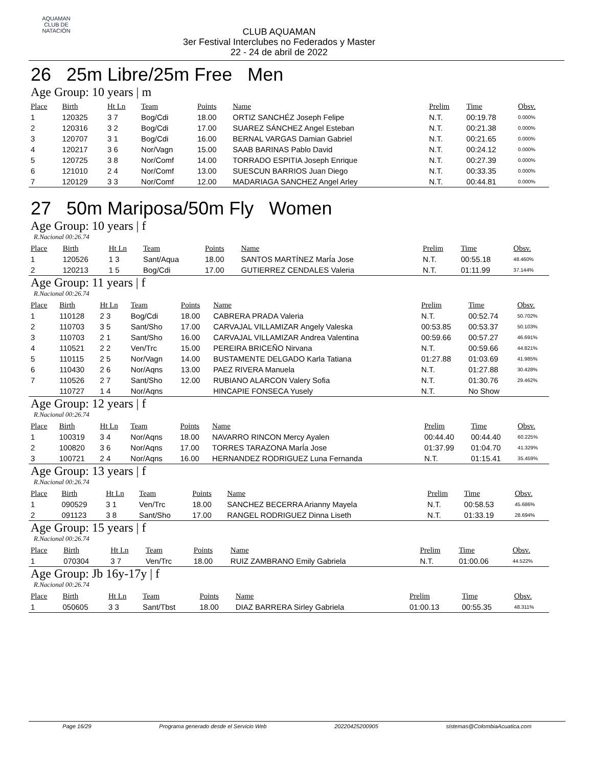AQUAMAN
CLUB DE NATACIÓN
CLUB AQUAMAN
3er Festival Interclubes no Federados y Master
22 - 24 de abril de 2022
26 25m Libre/25m Free Men
Age Group: 10 years | m
| Place | Birth | Ht Ln | Team | Points | Name | Prelim | Time | Obsv. |
| --- | --- | --- | --- | --- | --- | --- | --- | --- |
| 1 | 120325 | 3 7 | Bog/Cdi | 18.00 | ORTIZ SANCHÉZ Joseph Felipe | N.T. | 00:19.78 | 0.000% |
| 2 | 120316 | 3 2 | Bog/Cdi | 17.00 | SUAREZ SÁNCHEZ Angel Esteban | N.T. | 00:21.38 | 0.000% |
| 3 | 120707 | 3 1 | Bog/Cdi | 16.00 | BERNAL VARGAS Damian Gabriel | N.T. | 00:21.65 | 0.000% |
| 4 | 120217 | 3 6 | Nor/Vagn | 15.00 | SAAB BARINAS Pablo David | N.T. | 00:24.12 | 0.000% |
| 5 | 120725 | 3 8 | Nor/Comf | 14.00 | TORRADO ESPITIA Joseph Enrique | N.T. | 00:27.39 | 0.000% |
| 6 | 121010 | 2 4 | Nor/Comf | 13.00 | SUESCUN BARRIOS Juan Diego | N.T. | 00:33.35 | 0.000% |
| 7 | 120129 | 3 3 | Nor/Comf | 12.00 | MADARIAGA SANCHEZ Angel Arley | N.T. | 00:44.81 | 0.000% |
27 50m Mariposa/50m Fly Women
Age Group: 10 years | f
R.Nacional 00:26.74
| Place | Birth | Ht Ln | Team | Points | Name | Prelim | Time | Obsv. |
| --- | --- | --- | --- | --- | --- | --- | --- | --- |
| 1 | 120526 | 1 3 | Sant/Aqua | 18.00 | SANTOS MARTÍNEZ MarÍa Jose | N.T. | 00:55.18 | 48.460% |
| 2 | 120213 | 1 5 | Bog/Cdi | 17.00 | GUTIERREZ CENDALES Valeria | N.T. | 01:11.99 | 37.144% |
Age Group: 11 years | f
R.Nacional 00:26.74
| Place | Birth | Ht Ln | Team | Points | Name | Prelim | Time | Obsv. |
| --- | --- | --- | --- | --- | --- | --- | --- | --- |
| 1 | 110128 | 2 3 | Bog/Cdi | 18.00 | CABRERA PRADA Valeria | N.T. | 00:52.74 | 50.702% |
| 2 | 110703 | 3 5 | Sant/Sho | 17.00 | CARVAJAL VILLAMIZAR Angely Valeska | 00:53.85 | 00:53.37 | 50.103% |
| 3 | 110703 | 2 1 | Sant/Sho | 16.00 | CARVAJAL VILLAMIZAR Andrea Valentina | 00:59.66 | 00:57.27 | 46.691% |
| 4 | 110521 | 2 2 | Ven/Trc | 15.00 | PEREIRA BRICEÑO Nirvana | N.T. | 00:59.66 | 44.821% |
| 5 | 110115 | 2 5 | Nor/Vagn | 14.00 | BUSTAMENTE DELGADO Karla Tatiana | 01:27.88 | 01:03.69 | 41.985% |
| 6 | 110430 | 2 6 | Nor/Aqns | 13.00 | PAEZ RIVERA Manuela | N.T. | 01:27.88 | 30.428% |
| 7 | 110526 | 2 7 | Sant/Sho | 12.00 | RUBIANO ALARCON Valery Sofia | N.T. | 01:30.76 | 29.462% |
| | 110727 | 1 4 | Nor/Aqns | | HINCAPIE FONSECA Yusely | N.T. | No Show | |
Age Group: 12 years | f
R.Nacional 00:26.74
| Place | Birth | Ht Ln | Team | Points | Name | Prelim | Time | Obsv. |
| --- | --- | --- | --- | --- | --- | --- | --- | --- |
| 1 | 100319 | 3 4 | Nor/Aqns | 18.00 | NAVARRO RINCON Mercy Ayalen | 00:44.40 | 00:44.40 | 60.225% |
| 2 | 100820 | 3 6 | Nor/Aqns | 17.00 | TORRES TARAZONA MarÍa Jose | 01:37.99 | 01:04.70 | 41.329% |
| 3 | 100721 | 2 4 | Nor/Aqns | 16.00 | HERNANDEZ RODRIGUEZ Luna Fernanda | N.T. | 01:15.41 | 35.459% |
Age Group: 13 years | f
R.Nacional 00:26.74
| Place | Birth | Ht Ln | Team | Points | Name | Prelim | Time | Obsv. |
| --- | --- | --- | --- | --- | --- | --- | --- | --- |
| 1 | 090529 | 3 1 | Ven/Trc | 18.00 | SANCHEZ BECERRA Arianny Mayela | N.T. | 00:58.53 | 45.686% |
| 2 | 091123 | 3 8 | Sant/Sho | 17.00 | RANGEL RODRIGUEZ Dinna Liseth | N.T. | 01:33.19 | 28.694% |
Age Group: 15 years | f
R.Nacional 00:26.74
| Place | Birth | Ht Ln | Team | Points | Name | Prelim | Time | Obsv. |
| --- | --- | --- | --- | --- | --- | --- | --- | --- |
| 1 | 070304 | 3 7 | Ven/Trc | 18.00 | RUIZ ZAMBRANO Emily Gabriela | N.T. | 01:00.06 | 44.522% |
Age Group: Jb 16y-17y | f
R.Nacional 00:26.74
| Place | Birth | Ht Ln | Team | Points | Name | Prelim | Time | Obsv. |
| --- | --- | --- | --- | --- | --- | --- | --- | --- |
| 1 | 050605 | 3 3 | Sant/Tbst | 18.00 | DIAZ BARRERA Sirley Gabriela | 01:00.13 | 00:55.35 | 48.311% |
Page 16/29 Programa generado desde el Servicio Web 20220425200905 sistemas@ColombiaAcuatica.com